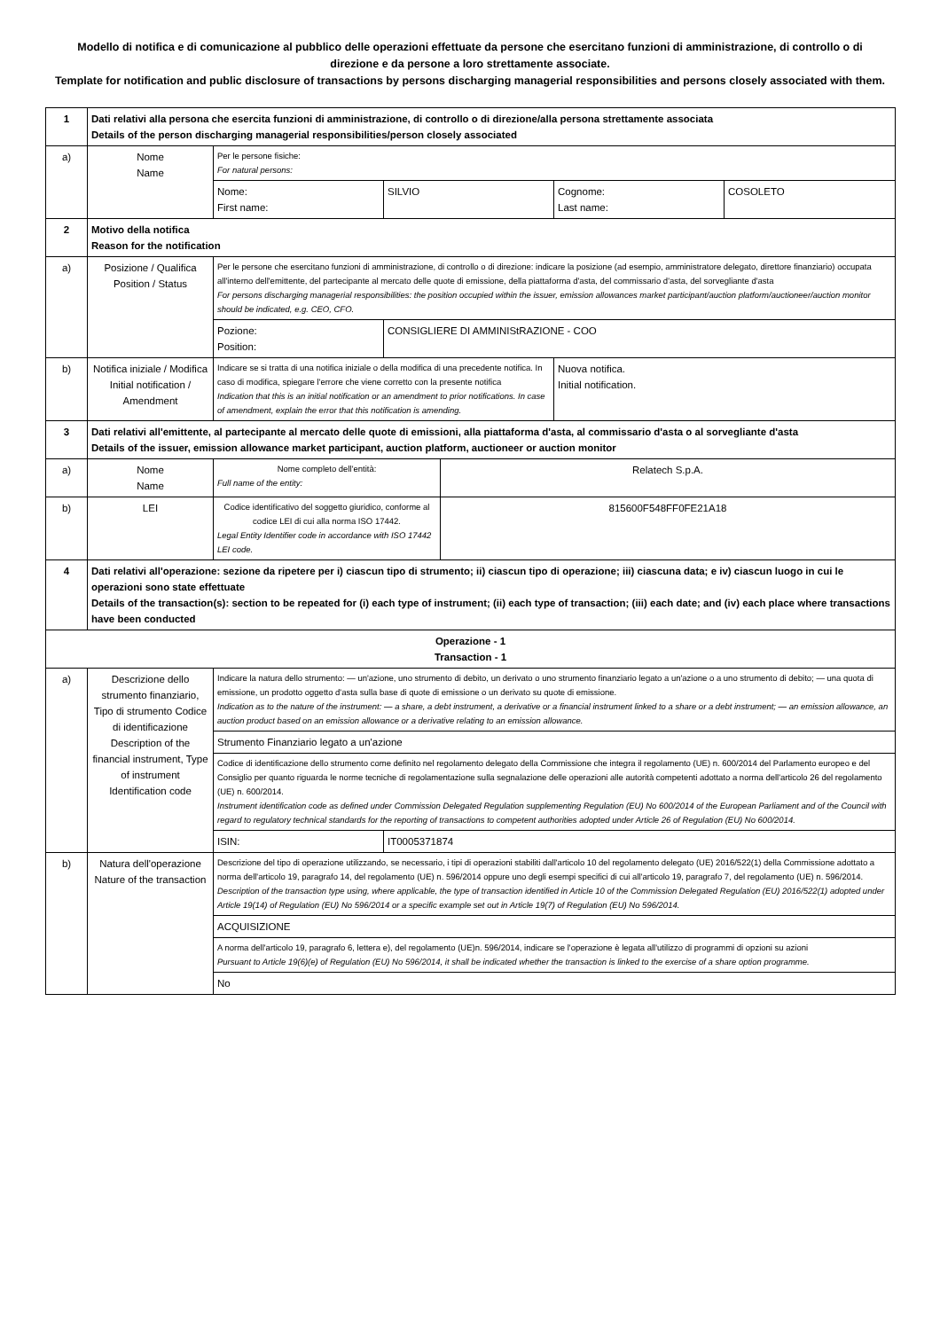Modello di notifica e di comunicazione al pubblico delle operazioni effettuate da persone che esercitano funzioni di amministrazione, di controllo o di direzione e da persone a loro strettamente associate.
Template for notification and public disclosure of transactions by persons discharging managerial responsibilities and persons closely associated with them.
| 1 | Dati relativi alla persona che esercita funzioni di amministrazione, di controllo o di direzione/alla persona strettamente associata Details of the person discharging managerial responsibilities/person closely associated | | | | | |
| a) | Nome Name | Per le persone fisiche: For natural persons: | | | | |
| | | Nome: First name: | SILVIO | | Cognome: Last name: | COSOLETO |
| 2 | Motivo della notifica Reason for the notification | | | | | |
| a) | Posizione / Qualifica Position / Status | Per le persone che esercitano funzioni di amministrazione, di controllo o di direzione: indicare la posizione (ad esempio, amministratore delegato, direttore finanziario) occupata all'interno dell'emittente, del partecipante al mercato delle quote di emissione, della piattaforma d'asta, del commissario d'asta, del sorvegliante d'asta For persons discharging managerial responsibilities: the position occupied within the issuer, emission allowances market participant/auction platform/auctioneer/auction monitor should be indicated, e.g. CEO, CFO. | | | | |
| | | Pozione: Position: | CONSIGLIERE DI AMMINIStRAZIONE - COO | | | |
| b) | Notifica iniziale / Modifica Initial notification / Amendment | Indicare se si tratta di una notifica iniziale o della modifica di una precedente notifica. In caso di modifica, spiegare l'errore che viene corretto con la presente notifica Indication that this is an initial notification or an amendment to prior notifications. In case of amendment, explain the error that this notification is amending. | | | Nuova notifica. Initial notification. | |
| 3 | Dati relativi all'emittente, al partecipante al mercato delle quote di emissioni, alla piattaforma d'asta, al commissario d'asta o al sorvegliante d'asta Details of the issuer, emission allowance market participant, auction platform, auctioneer or auction monitor | | | | | |
| a) | Nome Name | Nome completo dell'entità: Full name of the entity: | | Relatech S.p.A. | | |
| b) | LEI | Codice identificativo del soggetto giuridico, conforme al codice LEI di cui alla norma ISO 17442. Legal Entity Identifier code in accordance with ISO 17442 LEI code. | | 815600F548FF0FE21A18 | | |
| 4 | Dati relativi all'operazione: sezione da ripetere per i) ciascun tipo di strumento; ii) ciascun tipo di operazione; iii) ciascuna data; e iv) ciascun luogo in cui le operazioni sono state effettuate Details of the transaction(s): section to be repeated for (i) each type of instrument; (ii) each type of transaction; (iii) each date; and (iv) each place where transactions have been conducted | | | | | |
| Operazione - 1 Transaction - 1 | | | | | | |
| a) | Descrizione dello strumento finanziario, Tipo di strumento Codice di identificazione Description of the financial instrument, Type of instrument Identification code | Indicare la natura dello strumento: — un'azione, uno strumento di debito, un derivato o uno strumento finanziario legato a un'azione o a uno strumento di debito; — una quota di emissione, un prodotto oggetto d'asta sulla base di quote di emissione o un derivato su quote di emissione. Indication as to the nature of the instrument: — a share, a debt instrument, a derivative or a financial instrument linked to a share or a debt instrument; — an emission allowance, an auction product based on an emission allowance or a derivative relating to an emission allowance. | | | | |
| | | Strumento Finanziario legato a un'azione | | | | |
| | | Codice di identificazione dello strumento come definito nel regolamento delegato della Commissione che integra il regolamento (UE) n. 600/2014 del Parlamento europeo e del Consiglio per quanto riguarda le norme tecniche di regolamentazione sulla segnalazione delle operazioni alle autorità competenti adottato a norma dell'articolo 26 del regolamento (UE) n. 600/2014. Instrument identification code as defined under Commission Delegated Regulation supplementing Regulation (EU) No 600/2014 of the European Parliament and of the Council with regard to regulatory technical standards for the reporting of transactions to competent authorities adopted under Article 26 of Regulation (EU) No 600/2014. | | | | |
| | | ISIN: | IT0005371874 | | | |
| b) | Natura dell'operazione Nature of the transaction | Descrizione del tipo di operazione utilizzando, se necessario, i tipi di operazioni stabiliti dall'articolo 10 del regolamento delegato (UE) 2016/522(1) della Commissione adottato a norma dell'articolo 19, paragrafo 14, del regolamento (UE) n. 596/2014 oppure uno degli esempi specifici di cui all'articolo 19, paragrafo 7, del regolamento (UE) n. 596/2014. Description of the transaction type using, where applicable, the type of transaction identified in Article 10 of the Commission Delegated Regulation (EU) 2016/522(1) adopted under Article 19(14) of Regulation (EU) No 596/2014 or a specific example set out in Article 19(7) of Regulation (EU) No 596/2014. | | | | |
| | | ACQUISIZIONE | | | | |
| | | A norma dell'articolo 19, paragrafo 6, lettera e), del regolamento (UE)n. 596/2014, indicare se l'operazione è legata all'utilizzo di programmi di opzioni su azioni Pursuant to Article 19(6)(e) of Regulation (EU) No 596/2014, it shall be indicated whether the transaction is linked to the exercise of a share option programme. | | | | |
| | | No | | | | |